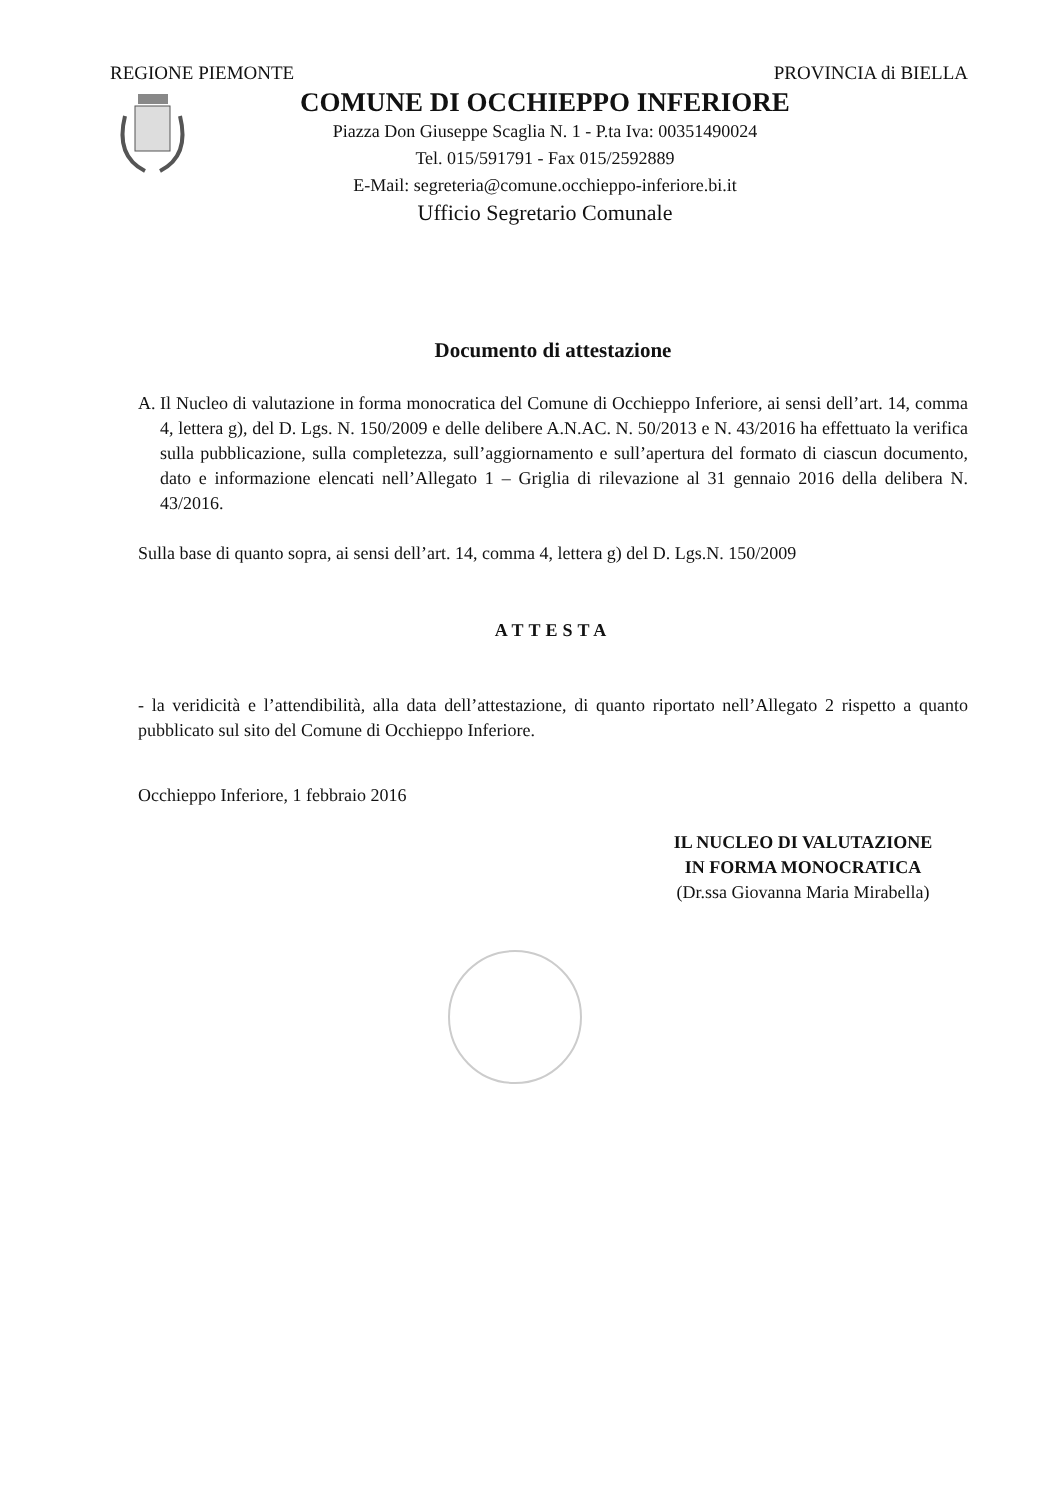REGIONE PIEMONTE PROVINCIA di BIELLA
COMUNE DI OCCHIEPPO INFERIORE
Piazza Don Giuseppe Scaglia N. 1 - P.ta Iva: 00351490024
Tel. 015/591791 - Fax 015/2592889
E-Mail: segreteria@comune.occhieppo-inferiore.bi.it
Ufficio Segretario Comunale
Documento di attestazione
A. Il Nucleo di valutazione in forma monocratica del Comune di Occhieppo Inferiore, ai sensi dell’art. 14, comma 4, lettera g), del D. Lgs. N. 150/2009 e delle delibere A.N.AC. N. 50/2013 e N. 43/2016 ha effettuato la verifica sulla pubblicazione, sulla completezza, sull’aggiornamento e sull’apertura del formato di ciascun documento, dato e informazione elencati nell’Allegato 1 – Griglia di rilevazione al 31 gennaio 2016 della delibera N. 43/2016.
Sulla base di quanto sopra, ai sensi dell’art. 14, comma 4, lettera g) del D. Lgs.N. 150/2009
ATTESTA
- la veridicità e l’attendibilità, alla data dell’attestazione, di quanto riportato nell’Allegato 2 rispetto a quanto pubblicato sul sito del Comune di Occhieppo Inferiore.
Occhieppo Inferiore, 1 febbraio 2016
IL NUCLEO DI VALUTAZIONE
IN FORMA MONOCRATICA
(Dr.ssa Giovanna Maria Mirabella)